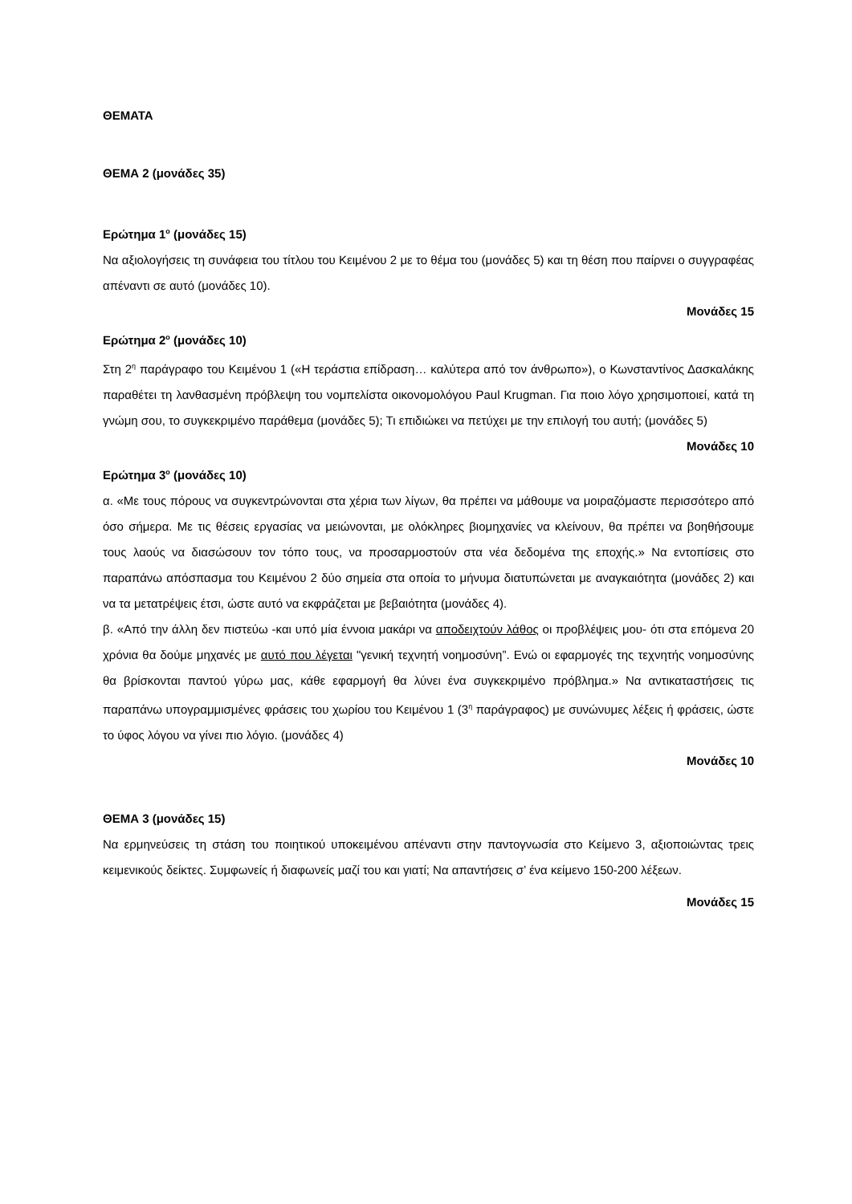ΘΕΜΑΤΑ
ΘΕΜΑ 2 (μονάδες 35)
Ερώτημα 1<sup>ο</sup> (μονάδες 15)
Να αξιολογήσεις τη συνάφεια του τίτλου του Κειμένου 2 με το θέμα του (μονάδες 5) και τη θέση που παίρνει ο συγγραφέας απέναντι σε αυτό (μονάδες 10).
Μονάδες 15
Ερώτημα 2<sup>ο</sup> (μονάδες 10)
Στη 2<sup>η</sup> παράγραφο του Κειμένου 1 («Η τεράστια επίδραση… καλύτερα από τον άνθρωπο»), ο Κωνσταντίνος Δασκαλάκης παραθέτει τη λανθασμένη πρόβλεψη του νομπελίστα οικονομολόγου Paul Krugman. Για ποιο λόγο χρησιμοποιεί, κατά τη γνώμη σου, το συγκεκριμένο παράθεμα (μονάδες 5); Τι επιδιώκει να πετύχει με την επιλογή του αυτή; (μονάδες 5)
Μονάδες 10
Ερώτημα 3<sup>ο</sup> (μονάδες 10)
α. «Με τους πόρους να συγκεντρώνονται στα χέρια των λίγων, θα πρέπει να μάθουμε να μοιραζόμαστε περισσότερο από όσο σήμερα. Με τις θέσεις εργασίας να μειώνονται, με ολόκληρες βιομηχανίες να κλείνουν, θα πρέπει να βοηθήσουμε τους λαούς να διασώσουν τον τόπο τους, να προσαρμοστούν στα νέα δεδομένα της εποχής.» Να εντοπίσεις στο παραπάνω απόσπασμα του Κειμένου 2 δύο σημεία στα οποία το μήνυμα διατυπώνεται με αναγκαιότητα (μονάδες 2) και να τα μετατρέψεις έτσι, ώστε αυτό να εκφράζεται με βεβαιότητα (μονάδες 4).
β. «Από την άλλη δεν πιστεύω -και υπό μία έννοια μακάρι να αποδειχτούν λάθος οι προβλέψεις μου- ότι στα επόμενα 20 χρόνια θα δούμε μηχανές με αυτό που λέγεται "γενική τεχνητή νοημοσύνη”. Ενώ οι εφαρμογές της τεχνητής νοημοσύνης θα βρίσκονται παντού γύρω μας, κάθε εφαρμογή θα λύνει ένα συγκεκριμένο πρόβλημα.» Να αντικαταστήσεις τις παραπάνω υπογραμμισμένες φράσεις του χωρίου του Κειμένου 1 (3<sup>η</sup> παράγραφος) με συνώνυμες λέξεις ή φράσεις, ώστε το ύφος λόγου να γίνει πιο λόγιο. (μονάδες 4)
Μονάδες 10
ΘΕΜΑ 3 (μονάδες 15)
Να ερμηνεύσεις τη στάση του ποιητικού υποκειμένου απέναντι στην παντογνωσία στο Κείμενο 3, αξιοποιώντας τρεις κειμενικούς δείκτες. Συμφωνείς ή διαφωνείς μαζί του και γιατί; Να απαντήσεις σ’ ένα κείμενο 150-200 λέξεων.
Μονάδες 15